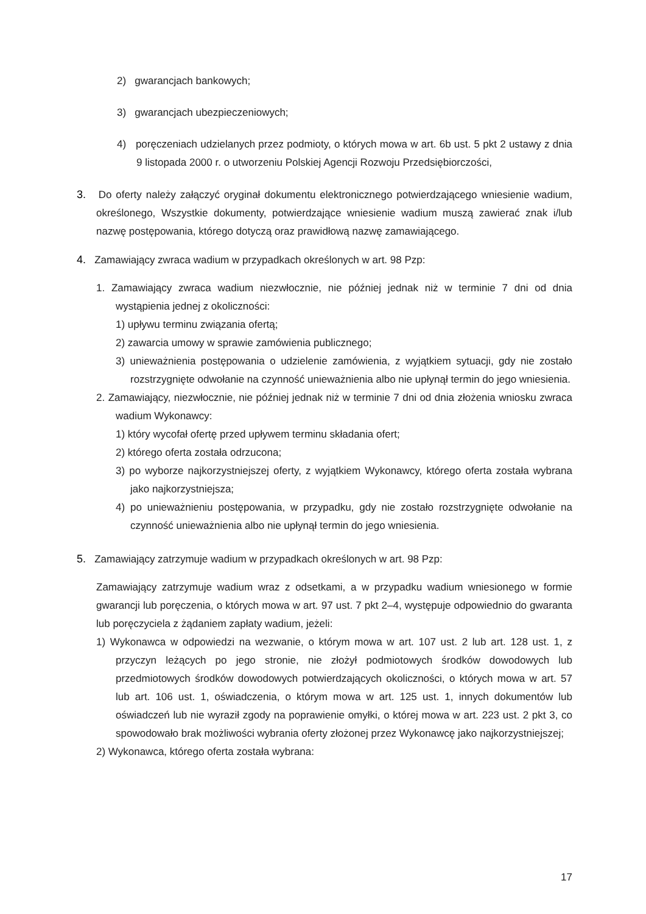2) gwarancjach bankowych;
3) gwarancjach ubezpieczeniowych;
4) poręczeniach udzielanych przez podmioty, o których mowa w art. 6b ust. 5 pkt 2 ustawy z dnia 9 listopada 2000 r. o utworzeniu Polskiej Agencji Rozwoju Przedsiębiorczości,
3. Do oferty należy załączyć oryginał dokumentu elektronicznego potwierdzającego wniesienie wadium, określonego, Wszystkie dokumenty, potwierdzające wniesienie wadium muszą zawierać znak i/lub nazwę postępowania, którego dotyczą oraz prawidłową nazwę zamawiającego.
4. Zamawiający zwraca wadium w przypadkach określonych w art. 98 Pzp:
1. Zamawiający zwraca wadium niezwłocznie, nie później jednak niż w terminie 7 dni od dnia wystąpienia jednej z okoliczności:
1) upływu terminu związania ofertą;
2) zawarcia umowy w sprawie zamówienia publicznego;
3) unieważnienia postępowania o udzielenie zamówienia, z wyjątkiem sytuacji, gdy nie zostało rozstrzygnięte odwołanie na czynność unieważnienia albo nie upłynął termin do jego wniesienia.
2. Zamawiający, niezwłocznie, nie później jednak niż w terminie 7 dni od dnia złożenia wniosku zwraca wadium Wykonawcy:
1) który wycofał ofertę przed upływem terminu składania ofert;
2) którego oferta została odrzucona;
3) po wyborze najkorzystniejszej oferty, z wyjątkiem Wykonawcy, którego oferta została wybrana jako najkorzystniejsza;
4) po unieważnieniu postępowania, w przypadku, gdy nie zostało rozstrzygnięte odwołanie na czynność unieważnienia albo nie upłynął termin do jego wniesienia.
5. Zamawiający zatrzymuje wadium w przypadkach określonych w art. 98 Pzp:
Zamawiający zatrzymuje wadium wraz z odsetkami, a w przypadku wadium wniesionego w formie gwarancji lub poręczenia, o których mowa w art. 97 ust. 7 pkt 2–4, występuje odpowiednio do gwaranta lub poręczyciela z żądaniem zapłaty wadium, jeżeli:
1) Wykonawca w odpowiedzi na wezwanie, o którym mowa w art. 107 ust. 2 lub art. 128 ust. 1, z przyczyn leżących po jego stronie, nie złożył podmiotowych środków dowodowych lub przedmiotowych środków dowodowych potwierdzających okoliczności, o których mowa w art. 57 lub art. 106 ust. 1, oświadczenia, o którym mowa w art. 125 ust. 1, innych dokumentów lub oświadczeń lub nie wyraził zgody na poprawienie omyłki, o której mowa w art. 223 ust. 2 pkt 3, co spowodowało brak możliwości wybrania oferty złożonej przez Wykonawcę jako najkorzystniejszej;
2) Wykonawca, którego oferta została wybrana:
17